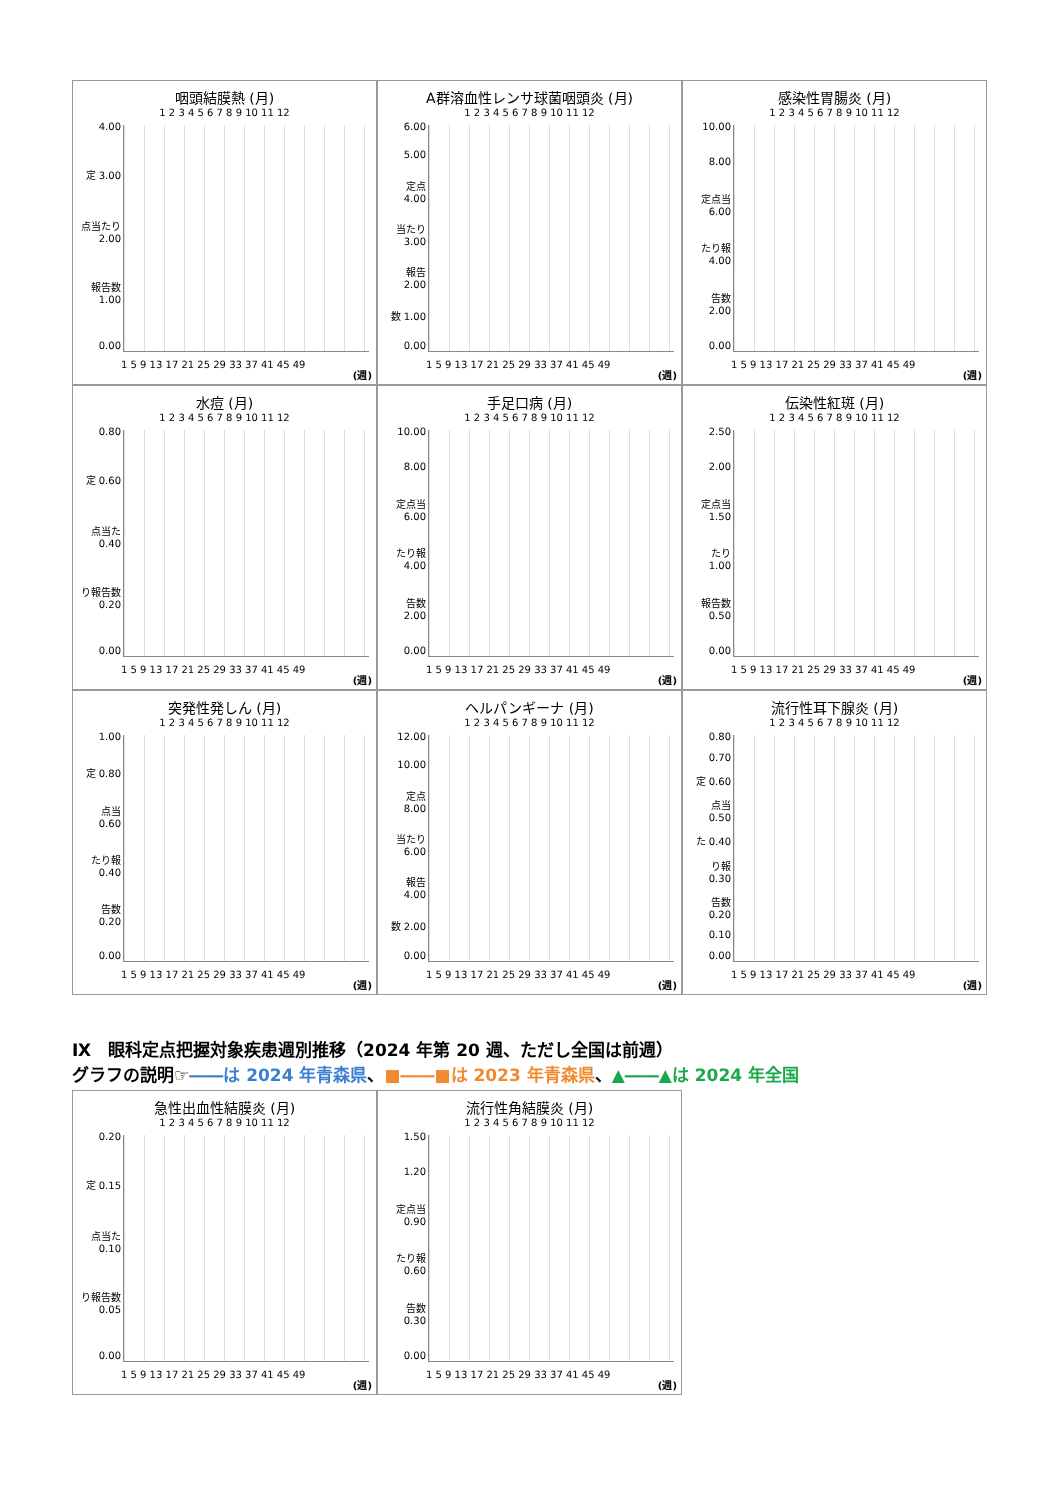咽頭結膜熱 (月)
1 2 3 4 5 6 7 8 9 10 11 12
4.00
定 3.00
点当たり 2.00
報告数 1.00
0.00
1 5 9 13 17 21 25 29 33 37 41 45 49
(週)
A群溶血性レンサ球菌咽頭炎 (月)
1 2 3 4 5 6 7 8 9 10 11 12
6.00
5.00
定点 4.00
当たり 3.00
報告 2.00
数 1.00
0.00
1 5 9 13 17 21 25 29 33 37 41 45 49
(週)
感染性胃腸炎 (月)
1 2 3 4 5 6 7 8 9 10 11 12
10.00
8.00
定点当 6.00
たり報 4.00
告数 2.00
0.00
1 5 9 13 17 21 25 29 33 37 41 45 49
(週)
水痘 (月)
1 2 3 4 5 6 7 8 9 10 11 12
0.80
定 0.60
点当た 0.40
り報告数 0.20
0.00
1 5 9 13 17 21 25 29 33 37 41 45 49
(週)
手足口病 (月)
1 2 3 4 5 6 7 8 9 10 11 12
10.00
8.00
定点当 6.00
たり報 4.00
告数 2.00
0.00
1 5 9 13 17 21 25 29 33 37 41 45 49
(週)
伝染性紅斑 (月)
1 2 3 4 5 6 7 8 9 10 11 12
2.50
2.00
定点当 1.50
たり 1.00
報告数 0.50
0.00
1 5 9 13 17 21 25 29 33 37 41 45 49
(週)
突発性発しん (月)
1 2 3 4 5 6 7 8 9 10 11 12
1.00
定 0.80
点当 0.60
たり報 0.40
告数 0.20
0.00
1 5 9 13 17 21 25 29 33 37 41 45 49
(週)
ヘルパンギーナ (月)
1 2 3 4 5 6 7 8 9 10 11 12
12.00
10.00
定点 8.00
当たり 6.00
報告 4.00
数 2.00
0.00
1 5 9 13 17 21 25 29 33 37 41 45 49
(週)
流行性耳下腺炎 (月)
1 2 3 4 5 6 7 8 9 10 11 12
0.80
0.70
定 0.60
点当 0.50
た 0.40
り報 0.30
告数 0.20
0.10
0.00
1 5 9 13 17 21 25 29 33 37 41 45 49
(週)
Ⅸ　眼科定点把握対象疾患週別推移（2024 年第 20 週、ただし全国は前週）
グラフの説明☞――は 2024 年青森県、■――■は 2023 年青森県、▲――▲は 2024 年全国
急性出血性結膜炎 (月)
1 2 3 4 5 6 7 8 9 10 11 12
0.20
定 0.15
点当た 0.10
り報告数 0.05
0.00
1 5 9 13 17 21 25 29 33 37 41 45 49
(週)
流行性角結膜炎 (月)
1 2 3 4 5 6 7 8 9 10 11 12
1.50
1.20
定点当 0.90
たり報 0.60
告数 0.30
0.00
1 5 9 13 17 21 25 29 33 37 41 45 49
(週)